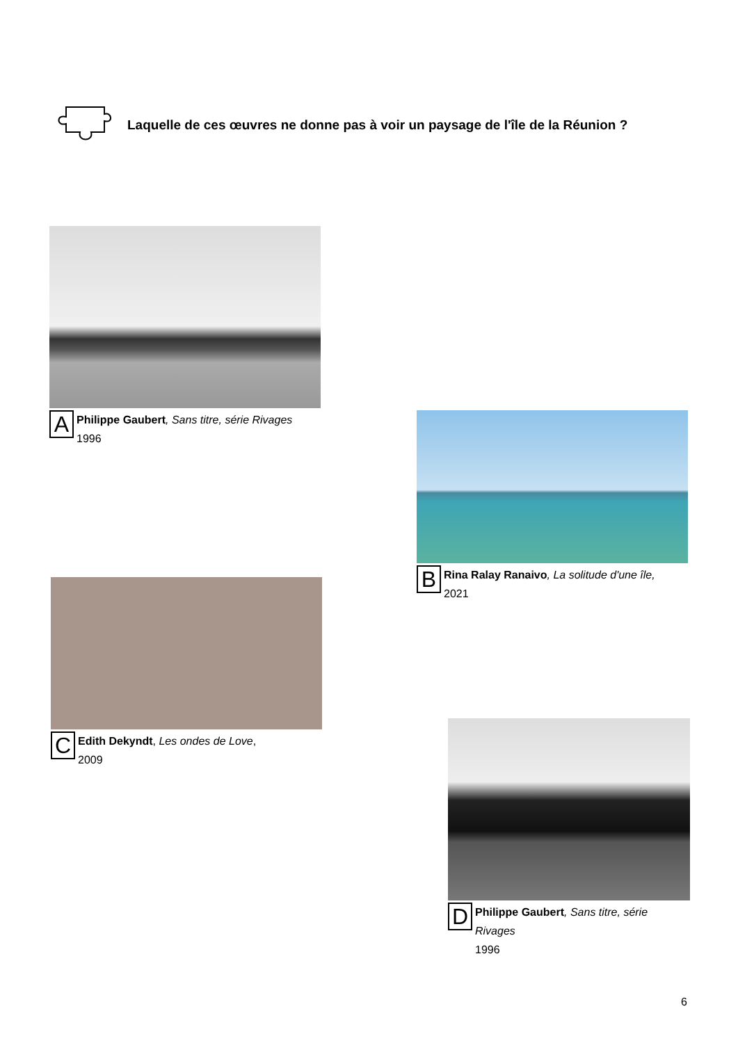Laquelle de ces œuvres ne donne pas à voir un paysage de l'île de la Réunion ?
A
Philippe Gaubert, Sans titre, série Rivages
1996
B
Rina Ralay Ranaivo, La solitude d'une île,
2021
C
Edith Dekyndt, Les ondes de Love,
2009
D
Philippe Gaubert, Sans titre, série
Rivages
1996
6